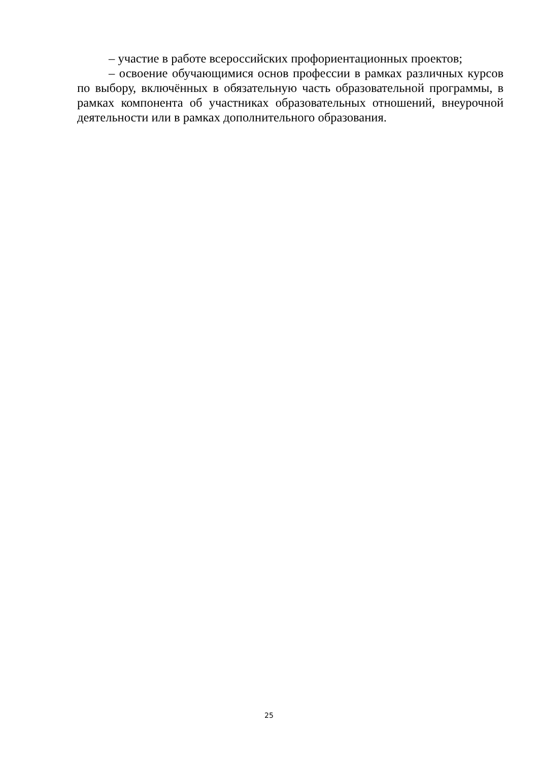– участие в работе всероссийских профориентационных проектов;
– освоение обучающимися основ профессии в рамках различных курсов по выбору, включённых в обязательную часть образовательной программы, в рамках компонента об участниках образовательных отношений, внеурочной деятельности или в рамках дополнительного образования.
25